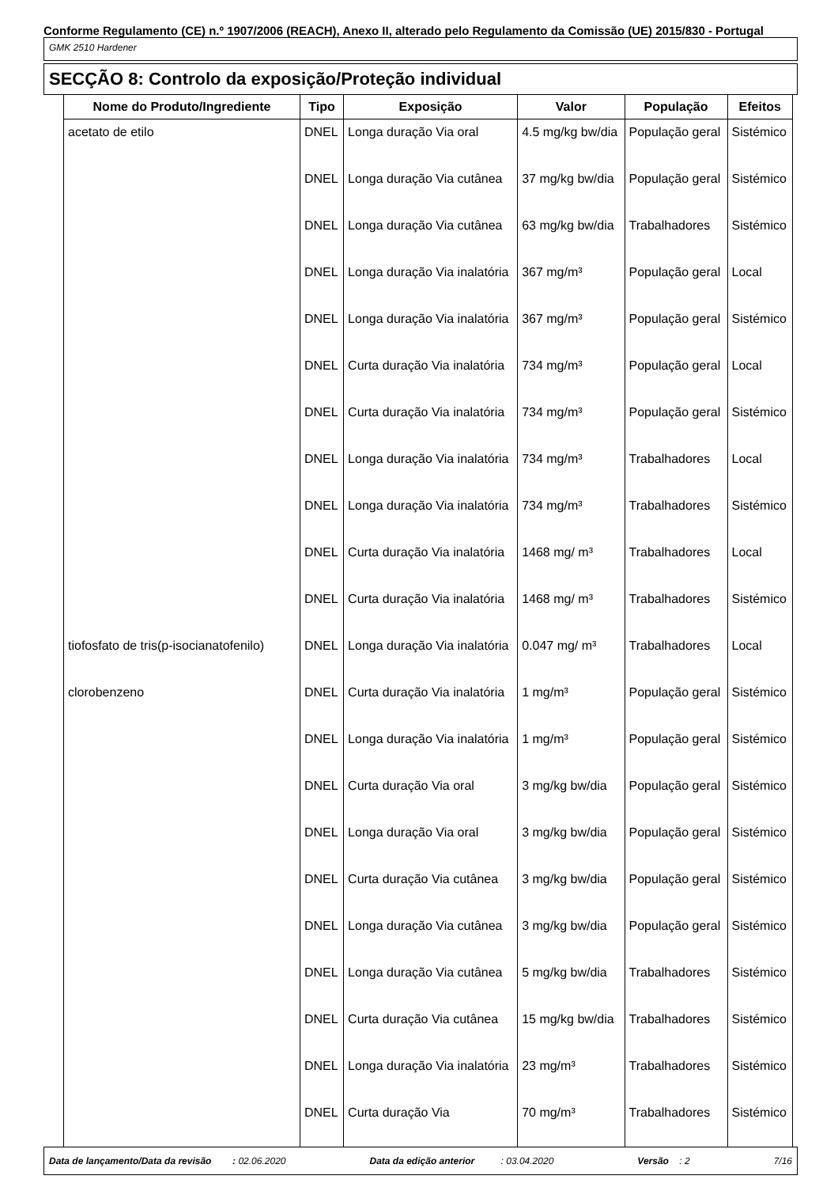Conforme Regulamento (CE) n.º 1907/2006 (REACH), Anexo II, alterado pelo Regulamento da Comissão (UE) 2015/830 - Portugal
GMK 2510 Hardener
SECÇÃO 8: Controlo da exposição/Proteção individual
| Nome do Produto/Ingrediente | Tipo | Exposição | Valor | População | Efeitos |
| --- | --- | --- | --- | --- | --- |
| acetato de etilo | DNEL | Longa duração Via oral | 4.5 mg/kg bw/dia | População geral | Sistémico |
| | DNEL | Longa duração Via cutânea | 37 mg/kg bw/dia | População geral | Sistémico |
| | DNEL | Longa duração Via cutânea | 63 mg/kg bw/dia | Trabalhadores | Sistémico |
| | DNEL | Longa duração Via inalatória | 367 mg/m³ | População geral | Local |
| | DNEL | Longa duração Via inalatória | 367 mg/m³ | População geral | Sistémico |
| | DNEL | Curta duração Via inalatória | 734 mg/m³ | População geral | Local |
| | DNEL | Curta duração Via inalatória | 734 mg/m³ | População geral | Sistémico |
| | DNEL | Longa duração Via inalatória | 734 mg/m³ | Trabalhadores | Local |
| | DNEL | Longa duração Via inalatória | 734 mg/m³ | Trabalhadores | Sistémico |
| | DNEL | Curta duração Via inalatória | 1468 mg/ m³ | Trabalhadores | Local |
| | DNEL | Curta duração Via inalatória | 1468 mg/ m³ | Trabalhadores | Sistémico |
| tiofosfato de tris(p-isocianatofenilo) | DNEL | Longa duração Via inalatória | 0.047 mg/ m³ | Trabalhadores | Local |
| clorobenzeno | DNEL | Curta duração Via inalatória | 1 mg/m³ | População geral | Sistémico |
| | DNEL | Longa duração Via inalatória | 1 mg/m³ | População geral | Sistémico |
| | DNEL | Curta duração Via oral | 3 mg/kg bw/dia | População geral | Sistémico |
| | DNEL | Longa duração Via oral | 3 mg/kg bw/dia | População geral | Sistémico |
| | DNEL | Curta duração Via cutânea | 3 mg/kg bw/dia | População geral | Sistémico |
| | DNEL | Longa duração Via cutânea | 3 mg/kg bw/dia | População geral | Sistémico |
| | DNEL | Longa duração Via cutânea | 5 mg/kg bw/dia | Trabalhadores | Sistémico |
| | DNEL | Curta duração Via cutânea | 15 mg/kg bw/dia | Trabalhadores | Sistémico |
| | DNEL | Longa duração Via inalatória | 23 mg/m³ | Trabalhadores | Sistémico |
| | DNEL | Curta duração Via | 70 mg/m³ | Trabalhadores | Sistémico |
Data de lançamento/Data da revisão : 02.06.2020 Data da edição anterior : 03.04.2020 Versão : 2 7/16